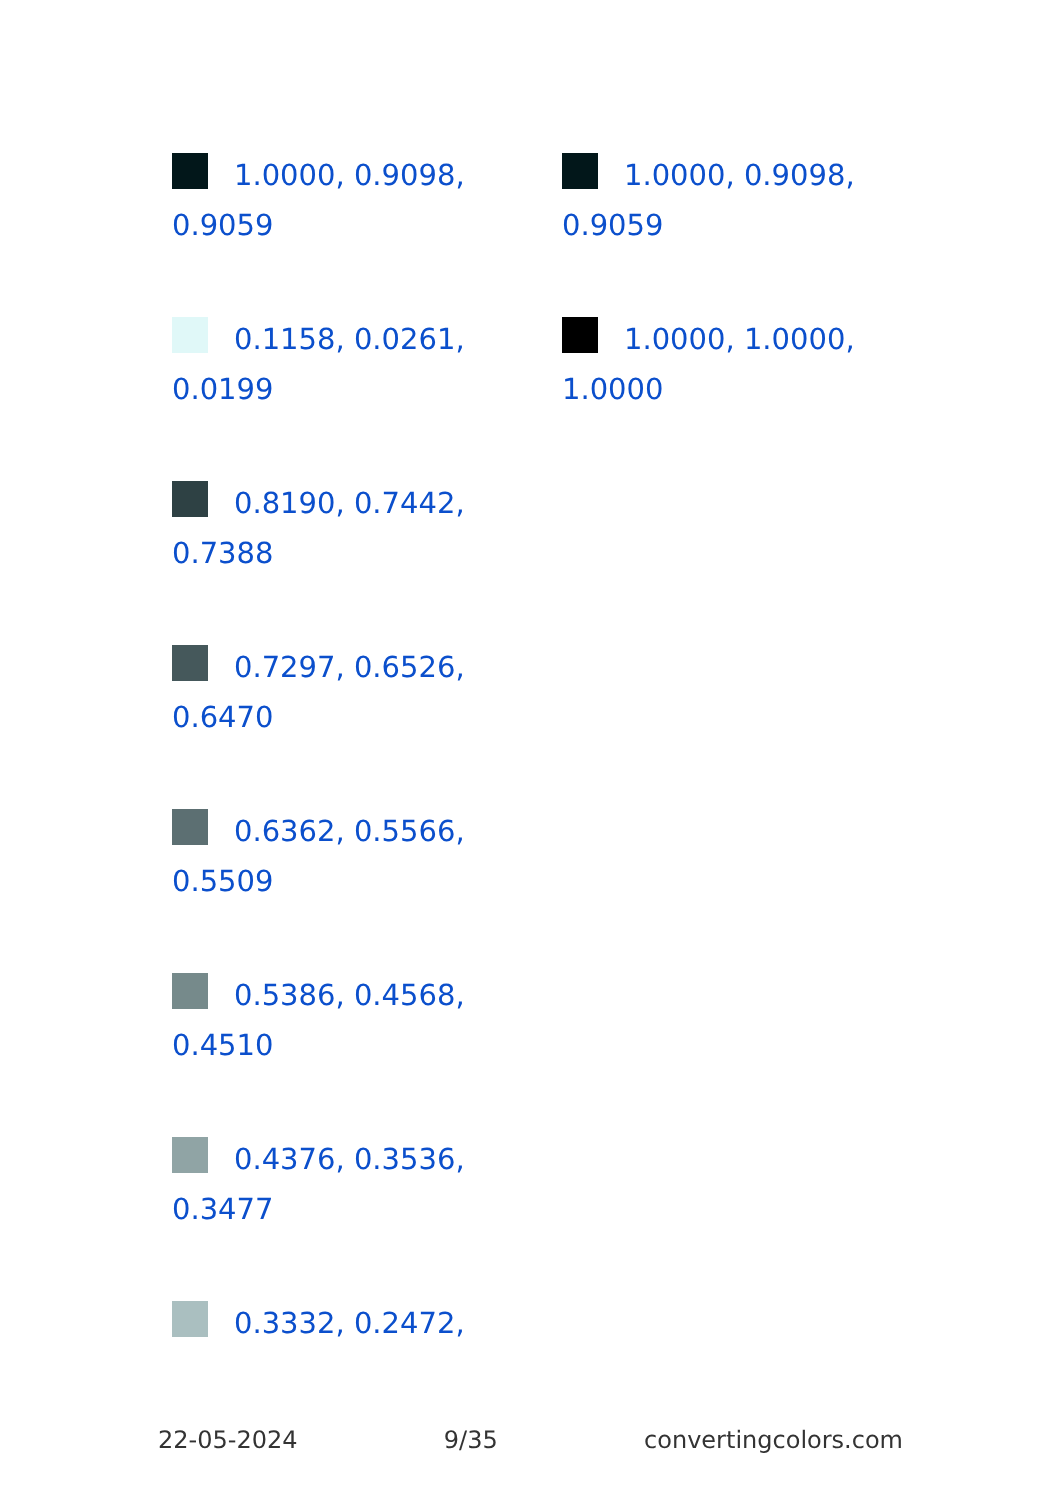1.0000, 0.9098, 0.9059
0.1158, 0.0261, 0.0199
0.8190, 0.7442, 0.7388
0.7297, 0.6526, 0.6470
0.6362, 0.5566, 0.5509
0.5386, 0.4568, 0.4510
0.4376, 0.3536, 0.3477
0.3332, 0.2472,
1.0000, 0.9098, 0.9059
1.0000, 1.0000, 1.0000
22-05-2024 9/35 convertingcolors.com